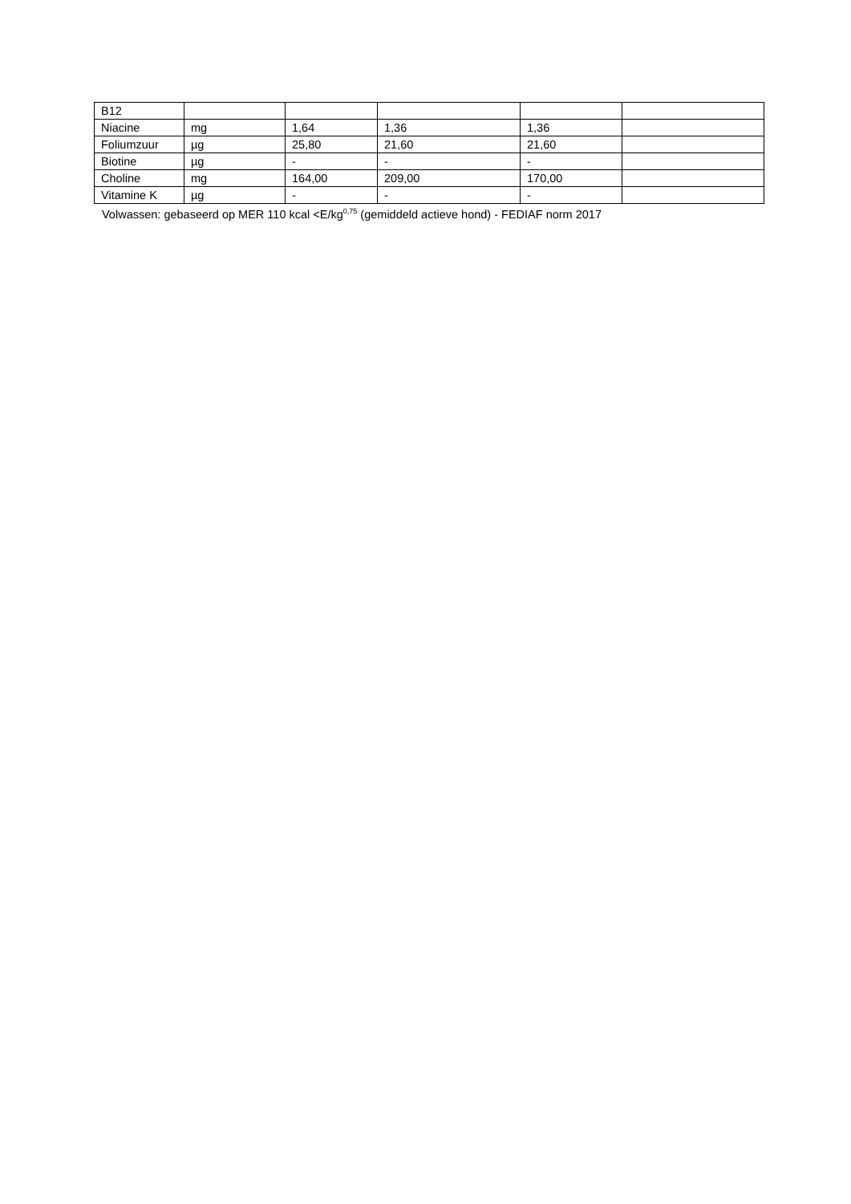| B12 | | | | | |
| Niacine | mg | 1,64 | 1,36 | 1,36 | |
| Foliumzuur | µg | 25,80 | 21,60 | 21,60 | |
| Biotine | µg | - | - | - | |
| Choline | mg | 164,00 | 209,00 | 170,00 | |
| Vitamine K | µg | - | - | - | |
Volwassen: gebaseerd op MER 110 kcal <E/kg<sup>0,75</sup> (gemiddeld actieve hond) - FEDIAF norm 2017